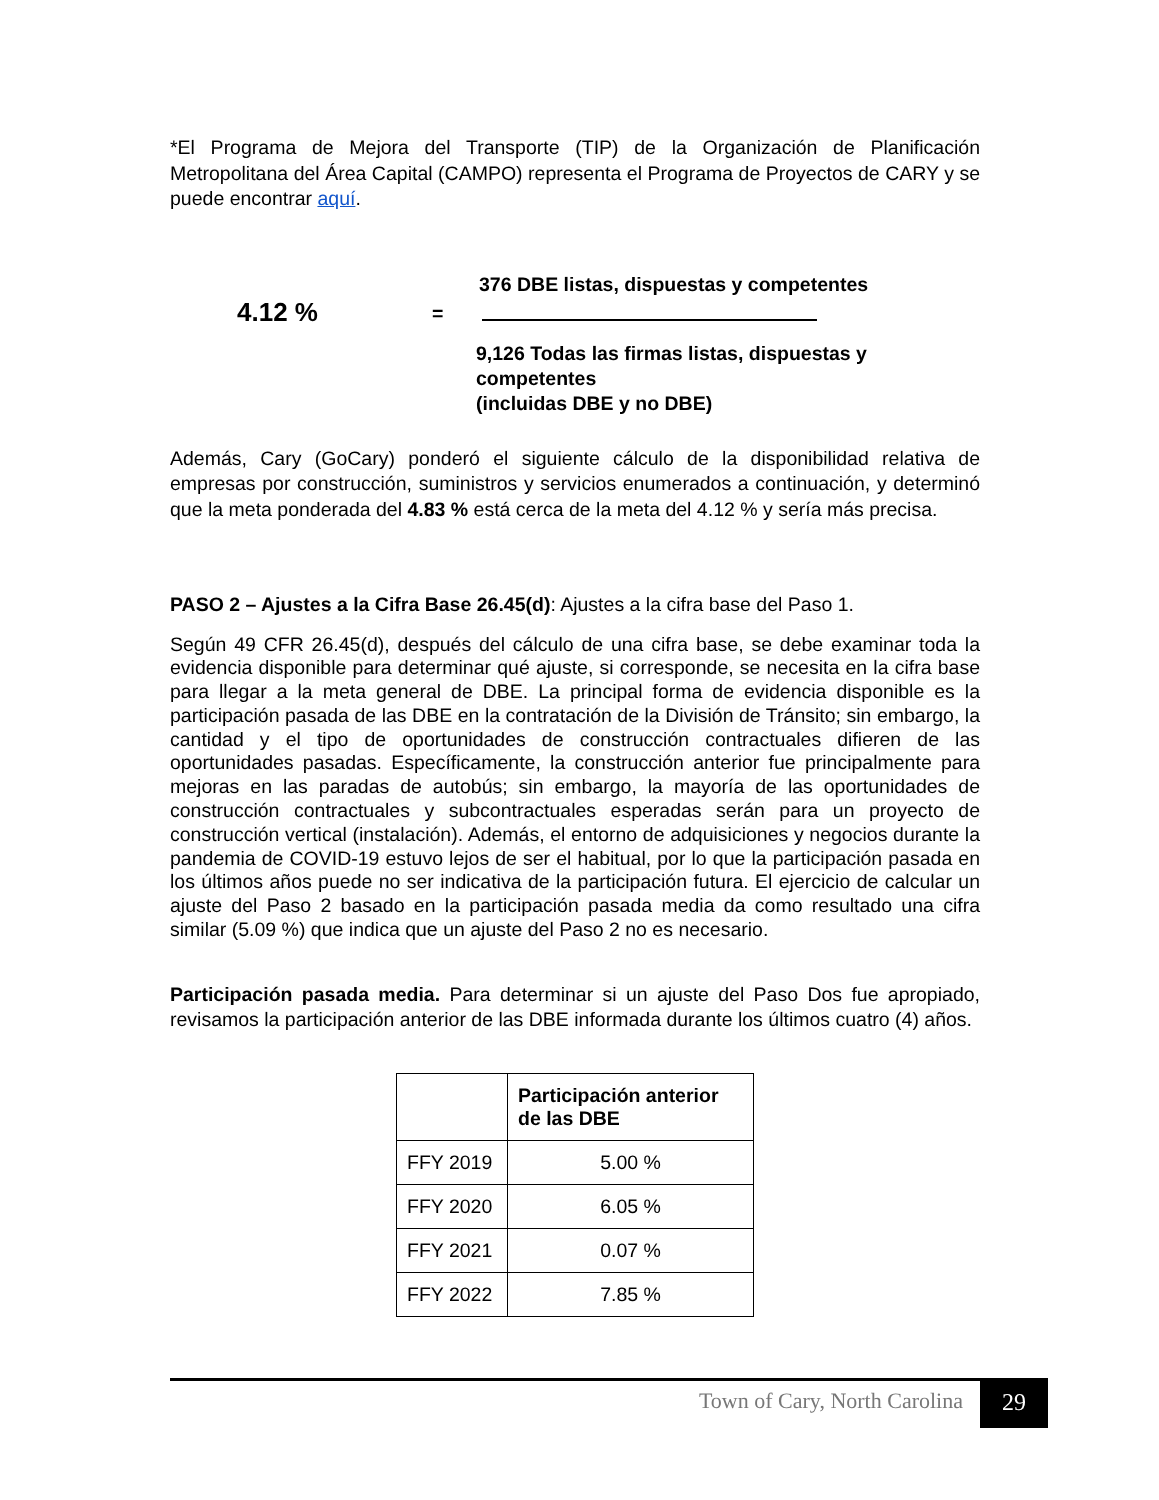*El Programa de Mejora del Transporte (TIP) de la Organización de Planificación Metropolitana del Área Capital (CAMPO) representa el Programa de Proyectos de CARY y se puede encontrar aquí.
4.12 %
=
376 DBE listas, dispuestas y competentes
9,126 Todas las firmas listas, dispuestas y competentes
(incluidas DBE y no DBE)
Además, Cary (GoCary) ponderó el siguiente cálculo de la disponibilidad relativa de empresas por construcción, suministros y servicios enumerados a continuación, y determinó que la meta ponderada del 4.83 % está cerca de la meta del 4.12 % y sería más precisa.
PASO 2 – Ajustes a la Cifra Base 26.45(d): Ajustes a la cifra base del Paso 1.
Según 49 CFR 26.45(d), después del cálculo de una cifra base, se debe examinar toda la evidencia disponible para determinar qué ajuste, si corresponde, se necesita en la cifra base para llegar a la meta general de DBE. La principal forma de evidencia disponible es la participación pasada de las DBE en la contratación de la División de Tránsito; sin embargo, la cantidad y el tipo de oportunidades de construcción contractuales difieren de las oportunidades pasadas. Específicamente, la construcción anterior fue principalmente para mejoras en las paradas de autobús; sin embargo, la mayoría de las oportunidades de construcción contractuales y subcontractuales esperadas serán para un proyecto de construcción vertical (instalación). Además, el entorno de adquisiciones y negocios durante la pandemia de COVID-19 estuvo lejos de ser el habitual, por lo que la participación pasada en los últimos años puede no ser indicativa de la participación futura. El ejercicio de calcular un ajuste del Paso 2 basado en la participación pasada media da como resultado una cifra similar (5.09 %) que indica que un ajuste del Paso 2 no es necesario.
Participación pasada media. Para determinar si un ajuste del Paso Dos fue apropiado, revisamos la participación anterior de las DBE informada durante los últimos cuatro (4) años.
| | Participación anterior de las DBE |
| --- | --- |
| FFY 2019 | 5.00 % |
| FFY 2020 | 6.05 % |
| FFY 2021 | 0.07 % |
| FFY 2022 | 7.85 % |
Town of Cary, North Carolina 29